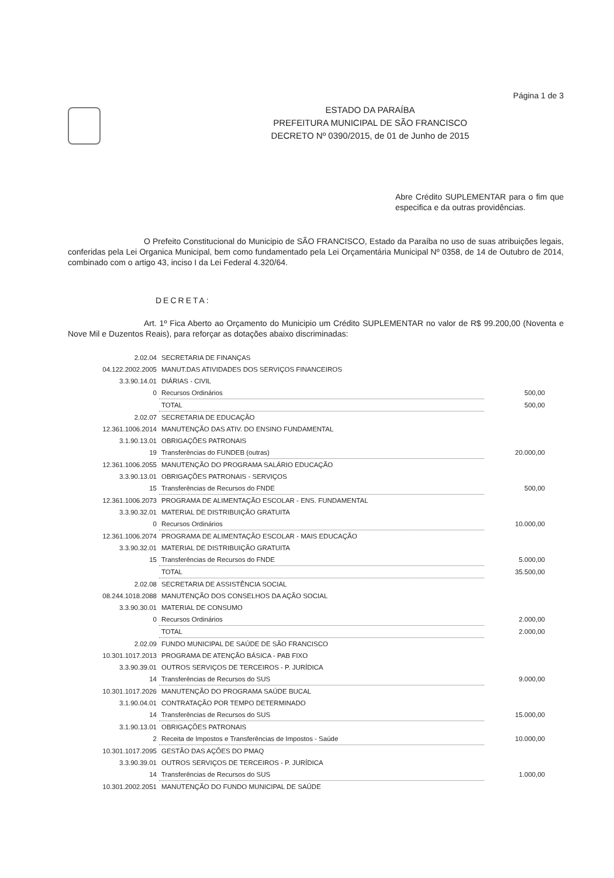Página 1 de 3
ESTADO DA PARAÍBA
PREFEITURA MUNICIPAL DE SÃO FRANCISCO
DECRETO Nº 0390/2015, de 01 de Junho de 2015
Abre Crédito SUPLEMENTAR para o fim que especifica e da outras providências.
O Prefeito Constitucional do Municipio de SÃO FRANCISCO, Estado da Paraíba no uso de suas atribuições legais, conferidas pela Lei Organica Municipal, bem como fundamentado pela Lei Orçamentária Municipal Nº 0358, de 14 de Outubro de 2014, combinado com o artigo 43, inciso I da Lei Federal 4.320/64.
DECRETA:
Art. 1º Fica Aberto ao Orçamento do Municipio um Crédito SUPLEMENTAR no valor de R$ 99.200,00 (Noventa e Nove Mil e Duzentos Reais), para reforçar as dotações abaixo discriminadas:
| 2.02.04 | SECRETARIA DE FINANÇAS | |
| 04.122.2002.2005 | MANUT.DAS ATIVIDADES DOS SERVIÇOS FINANCEIROS | |
| 3.3.90.14.01 | DIÁRIAS - CIVIL | |
| 0 | Recursos Ordinários | 500,00 |
| | TOTAL | 500,00 |
| 2.02.07 | SECRETARIA DE EDUCAÇÃO | |
| 12.361.1006.2014 | MANUTENÇÃO DAS ATIV. DO ENSINO FUNDAMENTAL | |
| 3.1.90.13.01 | OBRIGAÇÕES PATRONAIS | |
| 19 | Transferências do FUNDEB (outras) | 20.000,00 |
| 12.361.1006.2055 | MANUTENÇÃO DO PROGRAMA SALÁRIO EDUCAÇÃO | |
| 3.3.90.13.01 | OBRIGAÇÕES PATRONAIS - SERVIÇOS | |
| 15 | Transferências de Recursos do FNDE | 500,00 |
| 12.361.1006.2073 | PROGRAMA DE ALIMENTAÇÃO ESCOLAR - ENS. FUNDAMENTAL | |
| 3.3.90.32.01 | MATERIAL DE DISTRIBUIÇÃO GRATUITA | |
| 0 | Recursos Ordinários | 10.000,00 |
| 12.361.1006.2074 | PROGRAMA DE ALIMENTAÇÃO ESCOLAR - MAIS EDUCAÇÃO | |
| 3.3.90.32.01 | MATERIAL DE DISTRIBUIÇÃO GRATUITA | |
| 15 | Transferências de Recursos do FNDE | 5.000,00 |
| | TOTAL | 35.500,00 |
| 2.02.08 | SECRETARIA DE ASSISTÊNCIA SOCIAL | |
| 08.244.1018.2088 | MANUTENÇÃO DOS CONSELHOS DA AÇÃO SOCIAL | |
| 3.3.90.30.01 | MATERIAL DE CONSUMO | |
| 0 | Recursos Ordinários | 2.000,00 |
| | TOTAL | 2.000,00 |
| 2.02.09 | FUNDO MUNICIPAL DE SAÚDE DE SÃO FRANCISCO | |
| 10.301.1017.2013 | PROGRAMA DE ATENÇÃO BÁSICA - PAB FIXO | |
| 3.3.90.39.01 | OUTROS SERVIÇOS DE TERCEIROS - P. JURÍDICA | |
| 14 | Transferências de Recursos do SUS | 9.000,00 |
| 10.301.1017.2026 | MANUTENÇÃO DO PROGRAMA SAÚDE BUCAL | |
| 3.1.90.04.01 | CONTRATAÇÃO POR TEMPO DETERMINADO | |
| 14 | Transferências de Recursos do SUS | 15.000,00 |
| 3.1.90.13.01 | OBRIGAÇÕES PATRONAIS | |
| 2 | Receita de Impostos e Transferências de Impostos - Saúde | 10.000,00 |
| 10.301.1017.2095 | GESTÃO DAS AÇÕES DO PMAQ | |
| 3.3.90.39.01 | OUTROS SERVIÇOS DE TERCEIROS - P. JURÍDICA | |
| 14 | Transferências de Recursos do SUS | 1.000,00 |
| 10.301.2002.2051 | MANUTENÇÃO DO FUNDO MUNICIPAL DE SAÚDE | |